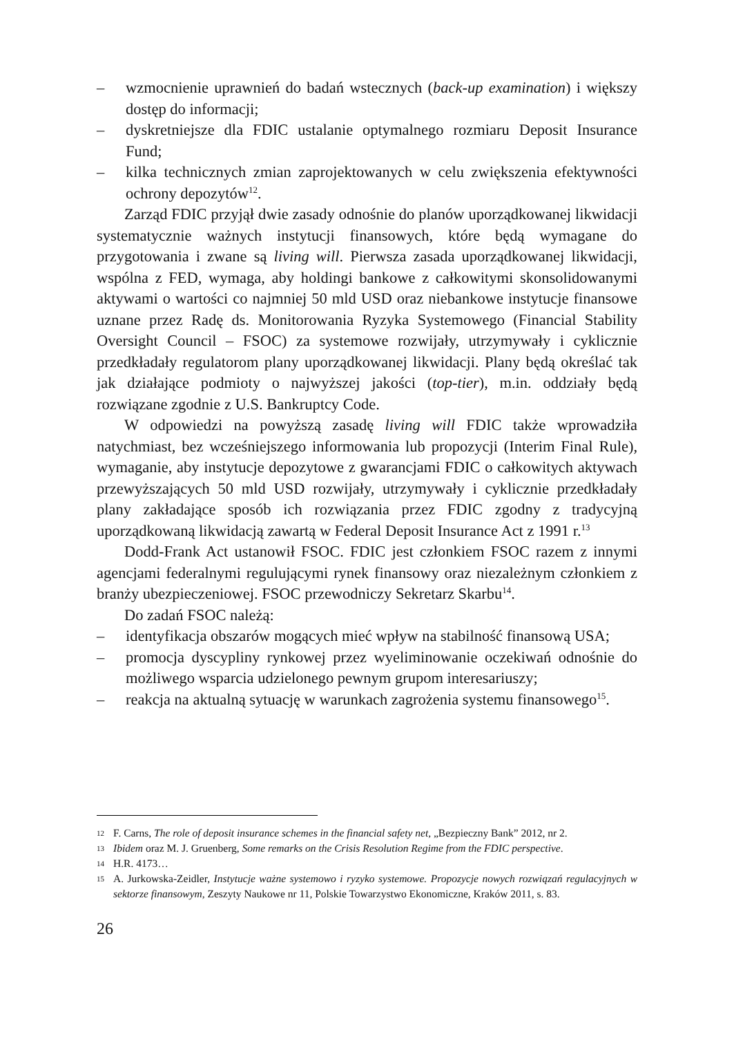– wzmocnienie uprawnień do badań wstecznych (back-up examination) i większy dostęp do informacji;
– dyskretniejsze dla FDIC ustalanie optymalnego rozmiaru Deposit Insurance Fund;
– kilka technicznych zmian zaprojektowanych w celu zwiększenia efektywności ochrony depozytów<sup>12</sup>.
Zarząd FDIC przyjął dwie zasady odnośnie do planów uporządkowanej likwidacji systematycznie ważnych instytucji finansowych, które będą wymagane do przygotowania i zwane są living will. Pierwsza zasada uporządkowanej likwidacji, wspólna z FED, wymaga, aby holdingi bankowe z całkowitymi skonsolidowanymi aktywami o wartości co najmniej 50 mld USD oraz niebankowe instytucje finansowe uznane przez Radę ds. Monitorowania Ryzyka Systemowego (Financial Stability Oversight Council – FSOC) za systemowe rozwijały, utrzymywały i cyklicznie przedkładały regulatorom plany uporządkowanej likwidacji. Plany będą określać tak jak działające podmioty o najwyższej jakości (top-tier), m.in. oddziały będą rozwiązane zgodnie z U.S. Bankruptcy Code.
W odpowiedzi na powyższą zasadę living will FDIC także wprowadziła natychmiast, bez wcześniejszego informowania lub propozycji (Interim Final Rule), wymaganie, aby instytucje depozytowe z gwarancjami FDIC o całkowitych aktywach przewyższających 50 mld USD rozwijały, utrzymywały i cyklicznie przedkładały plany zakładające sposób ich rozwiązania przez FDIC zgodny z tradycyjną uporządkowaną likwidacją zawartą w Federal Deposit Insurance Act z 1991 r.<sup>13</sup>
Dodd-Frank Act ustanowił FSOC. FDIC jest członkiem FSOC razem z innymi agencjami federalnymi regulującymi rynek finansowy oraz niezależnym członkiem z branży ubezpieczeniowej. FSOC przewodniczy Sekretarz Skarbu<sup>14</sup>.
Do zadań FSOC należą:
– identyfikacja obszarów mogących mieć wpływ na stabilność finansową USA;
– promocja dyscypliny rynkowej przez wyeliminowanie oczekiwań odnośnie do możliwego wsparcia udzielonego pewnym grupom interesariuszy;
– reakcja na aktualną sytuację w warunkach zagrożenia systemu finansowego<sup>15</sup>.
12
F. Carns, The role of deposit insurance schemes in the financial safety net, „Bezpieczny Bank” 2012, nr 2.
13
Ibidem oraz M. J. Gruenberg, Some remarks on the Crisis Resolution Regime from the FDIC perspective.
14
H.R. 4173…
15
A. Jurkowska-Zeidler, Instytucje ważne systemowo i ryzyko systemowe. Propozycje nowych rozwiązań regulacyjnych w sektorze finansowym, Zeszyty Naukowe nr 11, Polskie Towarzystwo Ekonomiczne, Kraków 2011, s. 83.
26